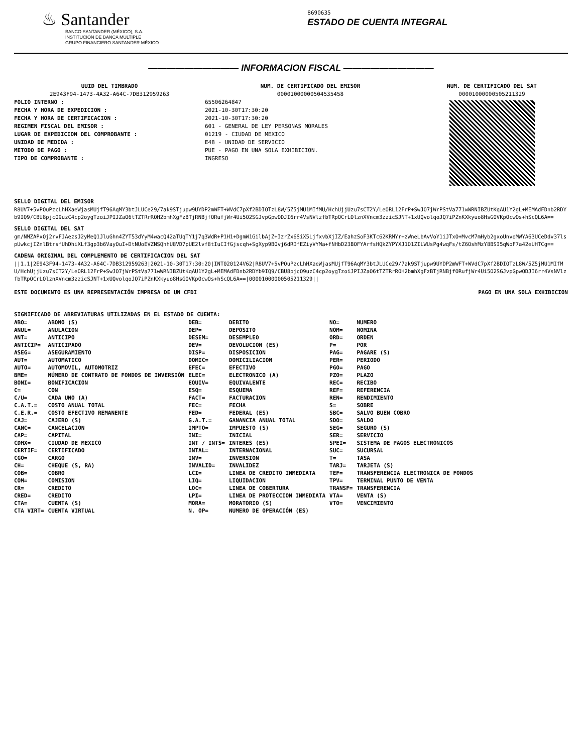♨ Santander
BANCO SANTANDER (MÉXICO), S.A.
INSTITUCIÓN DE BANCA MÚLTIPLE
GRUPO FINANCIERO SANTANDER MÉXICO
8690635
ESTADO DE CUENTA INTEGRAL
—————————— INFORMACION FISCAL ——————————
UUID DEL TIMBRADO
2E943F94-1473-4A32-A64C-7DB312959263
FOLIO INTERNO :
FECHA Y HORA DE EXPEDICION :
FECHA Y HORA DE CERTIFICACION :
REGIMEN FISCAL DEL EMISOR :
LUGAR DE EXPEDICION DEL COMPROBANTE :
UNIDAD DE MEDIDA :
METODO DE PAGO :
TIPO DE COMPROBANTE :
NUM. DE CERTIFICADO DEL EMISOR
00001000000504535458
65506264847
2021-10-30T17:30:20
2021-10-30T17:30:20
601 - GENERAL DE LEY PERSONAS MORALES
01219 - CIUDAD DE MEXICO
E48 - UNIDAD DE SERVICIO
PUE - PAGO EN UNA SOLA EXHIBICION.
INGRESO
NUM. DE CERTIFICADO DEL SAT
00001000000505211329
SELLO DIGITAL DEL EMISOR
R8UV7+5vPOuPzcLhHXaeWjasMUjfT96AqMY3btJLUCe29/7ak9STjupw9UYDP2mWFT+WVdC7pXf2BDIOTzL8W/5Z5jMU1MIfMU/HchUjjUzu7sCT2Y/LeORL12FrP+SwJO7jWrPStVa771wWRNIBZUtKqAU1Y2gL+MEMAdFDnb2RDYb9IQ9/CBU8pjcO9uzC4cp2oygTzoiJPIJZaO6tTZTRrROH2bmhXgFzBTjRNBjfORufjWr4Ui5O2SGJvpGpwODJI6rr4VsNVlzfbTRpOCrLOlznXVncm3zzicSJNT+1xUQvolqoJQ7iPZnKXkyuo8HsGOVKpOcwOs+hScQL6A==
SELLO DIGITAL DEL SAT
gm/NMZAPxOj2rvFJAezsJ2yMeQ1JluGhn4ZYT53dYyM4wacQ42aTUqTY1j7q3WdR+P1H1+DgmW1GilbAjZ+IzrZx6SiX5LjfxvbXjIZ/EahzSoF3KTc62KRMYr+zWneLbAvVoY1iJTxO+MvcM7mHyb2gxoUnvoMWYA63UCeDdv37lspUwkcjIZnlBtrsfUhDhiXLf3gp3b6VayOuI+DtNUoEVZNSQhhU8VD7pUE2lvf8tIuCIfGjscqh+SgXyp9BOvj6dRDfEZiyVYMa+fNHbD23BOFYArfsHQkZYPYXJ1O1ZILWUsPg4wqFs/tZ6OshMzY8BSI5qWoF7a42eUHTCg==
CADENA ORIGINAL DEL COMPLEMENTO DE CERTIFICACION DEL SAT
||1.1|2E943F94-1473-4A32-A64C-7DB312959263|2021-10-30T17:30:20|INT020124V62|R8UV7+5vPOuPzcLhHXaeWjasMUjfT96AqMY3btJLUCe29/7ak9STjupw9UYDP2mWFT+WVdC7pXf2BDIOTzL8W/5Z5jMU1MIfMU/HchUjjUzu7sCT2Y/LeORL12FrP+SwJO7jWrPStVa771wWRNIBZUtKqAU1Y2gL+MEMAdFDnb2RDYb9IQ9/CBU8pjcO9uzC4cp2oygTzoiJPIJZaO6tTZTRrROH2bmhXgFzBTjRNBjfORufjWr4Ui5O2SGJvpGpwODJI6rr4VsNVlzfbTRpOCrLOlznXVncm3zzicSJNT+1xUQvolqoJQ7iPZnKXkyuo8HsGOVKpOcwOs+hScQL6A==|00001000000505211329||
ESTE DOCUMENTO ES UNA REPRESENTACIÓN IMPRESA DE UN CFDI PAGO EN UNA SOLA EXHIBICION
SIGNIFICADO DE ABREVIATURAS UTILIZADAS EN EL ESTADO DE CUENTA:
| ABO= | ABONO (S) | DEB= | DEBITO | NO= | NUMERO |
| ANUL= | ANULACION | DEP= | DEPOSITO | NOM= | NOMINA |
| ANT= | ANTICIPO | DESEM= | DESEMPLEO | ORD= | ORDEN |
| ANTICIP= | ANTICIPADO | DEV= | DEVOLUCION (ES) | P= | POR |
| ASEG= | ASEGURAMIENTO | DISP= | DISPOSICION | PAG= | PAGARE (S) |
| AUT= | AUTOMATICO | DOMIC= | DOMICILIACION | PER= | PERIODO |
| AUTO= | AUTOMOVIL, AUTOMOTRIZ | EFEC= | EFECTIVO | PGO= | PAGO |
| BME= | NÚMERO DE CONTRATO DE FONDOS DE INVERSIÓN | ELEC= | ELECTRONICO (A) | PZO= | PLAZO |
| BONI= | BONIFICACION | EQUIV= | EQUIVALENTE | REC= | RECIBO |
| C= | CON | ESQ= | ESQUEMA | REF= | REFERENCIA |
| C/U= | CADA UNO (A) | FACT= | FACTURACION | REN= | RENDIMIENTO |
| C.A.T.= | COSTO ANUAL TOTAL | FEC= | FECHA | S= | SOBRE |
| C.E.R.= | COSTO EFECTIVO REMANENTE | FED= | FEDERAL (ES) | SBC= | SALVO BUEN COBRO |
| CAJ= | CAJERO (S) | G.A.T.= | GANANCIA ANUAL TOTAL | SDO= | SALDO |
| CANC= | CANCELACION | IMPTO= | IMPUESTO (S) | SEG= | SEGURO (S) |
| CAP= | CAPITAL | INI= | INICIAL | SER= | SERVICIO |
| CDMX= | CIUDAD DE MEXICO | INT / INTS= | INTERES (ES) | SPEI= | SISTEMA DE PAGOS ELECTRONICOS |
| CERTIF= | CERTIFICADO | INTAL= | INTERNACIONAL | SUC= | SUCURSAL |
| CGO= | CARGO | INV= | INVERSION | T= | TASA |
| CH= | CHEQUE (S, RA) | INVALID= | INVALIDEZ | TARJ= | TARJETA (S) |
| COB= | COBRO | LCI= | LINEA DE CREDITO INMEDIATA | TEF= | TRANSFERENCIA ELECTRONICA DE FONDOS |
| COM= | COMISION | LIQ= | LIQUIDACION | TPV= | TERMINAL PUNTO DE VENTA |
| CR= | CREDITO | LOC= | LINEA DE COBERTURA | TRANSF= | TRANSFERENCIA |
| CRED= | CREDITO | LPI= | LINEA DE PROTECCION INMEDIATA | VTA= | VENTA (S) |
| CTA= | CUENTA (S) | MORA= | MORATORIO (S) | VTO= | VENCIMIENTO |
| CTA VIRT= | CUENTA VIRTUAL | N. OP= | NUMERO DE OPERACIÓN (ES) | | |